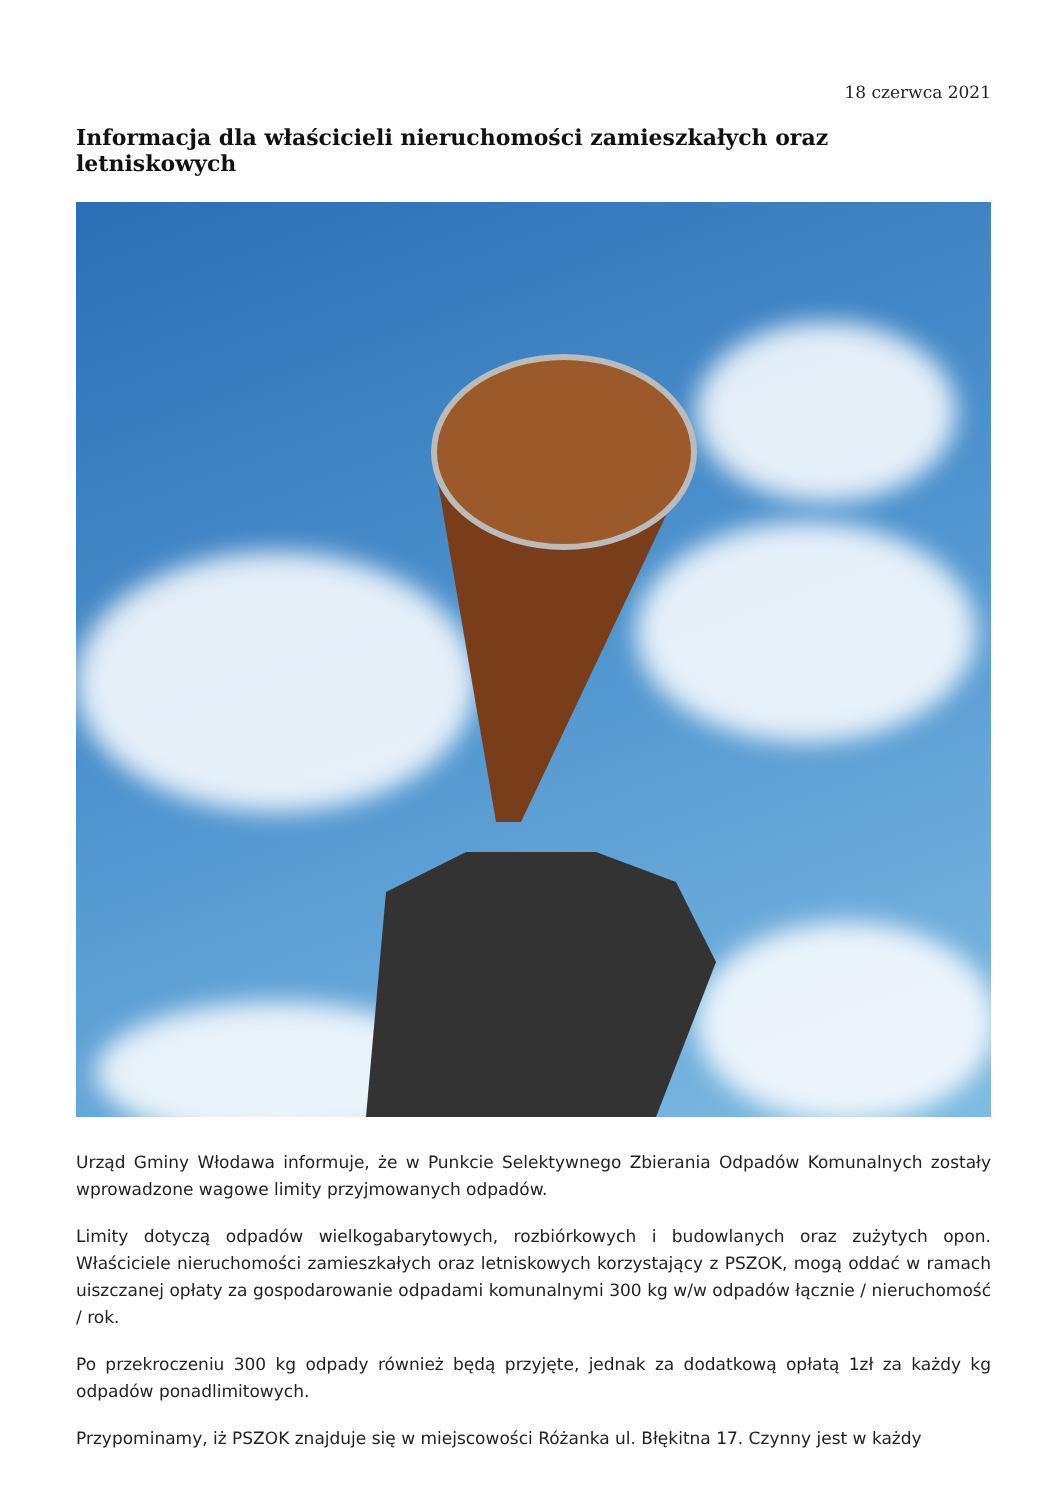18 czerwca 2021
Informacja dla właścicieli nieruchomości zamieszkałych oraz letniskowych
Urząd Gminy Włodawa informuje, że w Punkcie Selektywnego Zbierania Odpadów Komunalnych zostały wprowadzone wagowe limity przyjmowanych odpadów.
Limity dotyczą odpadów wielkogabarytowych, rozbiórkowych i budowlanych oraz zużytych opon. Właściciele nieruchomości zamieszkałych oraz letniskowych korzystający z PSZOK, mogą oddać w ramach uiszczanej opłaty za gospodarowanie odpadami komunalnymi 300 kg w/w odpadów łącznie / nieruchomość / rok.
Po przekroczeniu 300 kg odpady również będą przyjęte, jednak za dodatkową opłatą 1zł za każdy kg odpadów ponadlimitowych.
Przypominamy, iż PSZOK znajduje się w miejscowości Różanka ul. Błękitna 17. Czynny jest w każdy